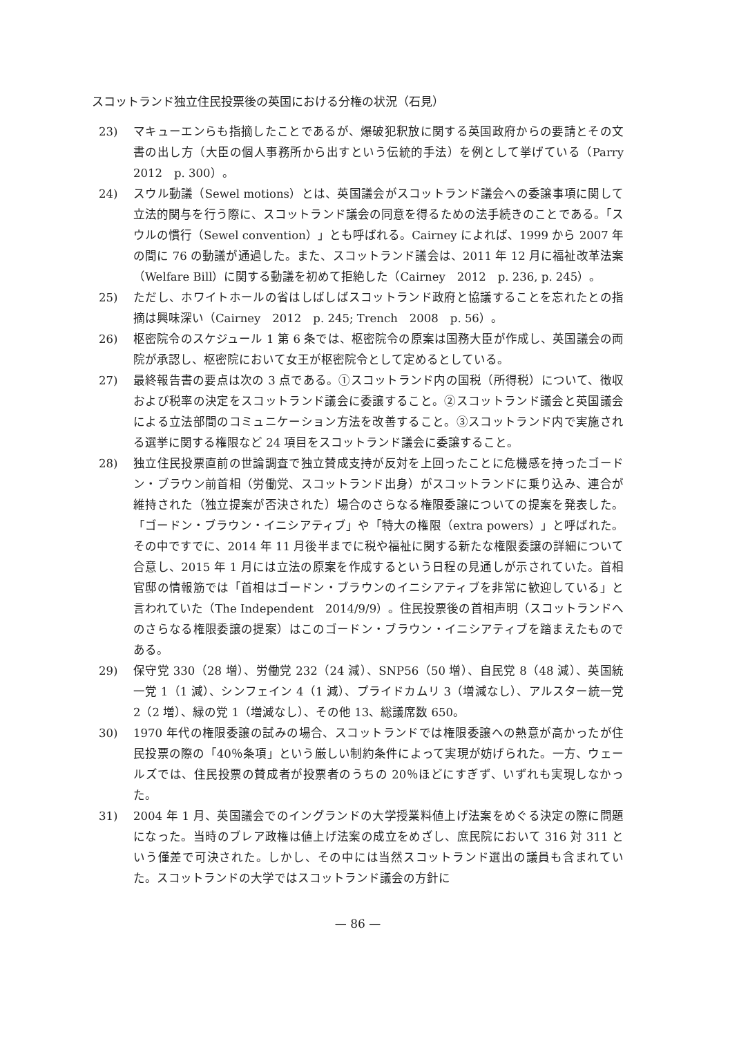スコットランド独立住民投票後の英国における分権の状況（石見）
23) マキューエンらも指摘したことであるが、爆破犯釈放に関する英国政府からの要請とその文書の出し方（大臣の個人事務所から出すという伝統的手法）を例として挙げている（Parry　2012　p. 300）。
24) スウル動議（Sewel motions）とは、英国議会がスコットランド議会への委譲事項に関して立法的関与を行う際に、スコットランド議会の同意を得るための法手続きのことである。「スウルの慣行（Sewel convention）」とも呼ばれる。Cairney によれば、1999 から 2007 年の間に 76 の動議が通過した。また、スコットランド議会は、2011 年 12 月に福祉改革法案（Welfare Bill）に関する動議を初めて拒絶した（Cairney　2012　p. 236, p. 245）。
25) ただし、ホワイトホールの省はしばしばスコットランド政府と協議することを忘れたとの指摘は興味深い（Cairney　2012　p. 245; Trench　2008　p. 56）。
26) 枢密院令のスケジュール 1 第 6 条では、枢密院令の原案は国務大臣が作成し、英国議会の両院が承認し、枢密院において女王が枢密院令として定めるとしている。
27) 最終報告書の要点は次の 3 点である。①スコットランド内の国税（所得税）について、徴収および税率の決定をスコットランド議会に委譲すること。②スコットランド議会と英国議会による立法部間のコミュニケーション方法を改善すること。③スコットランド内で実施される選挙に関する権限など 24 項目をスコットランド議会に委譲すること。
28) 独立住民投票直前の世論調査で独立賛成支持が反対を上回ったことに危機感を持ったゴードン・ブラウン前首相（労働党、スコットランド出身）がスコットランドに乗り込み、連合が維持された（独立提案が否決された）場合のさらなる権限委譲についての提案を発表した。「ゴードン・ブラウン・イニシアティブ」や「特大の権限（extra powers）」と呼ばれた。その中ですでに、2014 年 11 月後半までに税や福祉に関する新たな権限委譲の詳細について合意し、2015 年 1 月には立法の原案を作成するという日程の見通しが示されていた。首相官邸の情報筋では「首相はゴードン・ブラウンのイニシアティブを非常に歓迎している」と言われていた（The Independent　2014/9/9）。住民投票後の首相声明（スコットランドへのさらなる権限委譲の提案）はこのゴードン・ブラウン・イニシアティブを踏まえたものである。
29) 保守党 330（28 増）、労働党 232（24 減）、SNP56（50 増）、自民党 8（48 減）、英国統一党 1（1 減）、シンフェイン 4（1 減）、プライドカムリ 3（増減なし）、アルスター統一党 2（2 増）、緑の党 1（増減なし）、その他 13、総議席数 650。
30) 1970 年代の権限委譲の試みの場合、スコットランドでは権限委譲への熱意が高かったが住民投票の際の「40％条項」という厳しい制約条件によって実現が妨げられた。一方、ウェールズでは、住民投票の賛成者が投票者のうちの 20％ほどにすぎず、いずれも実現しなかった。
31) 2004 年 1 月、英国議会でのイングランドの大学授業料値上げ法案をめぐる決定の際に問題になった。当時のブレア政権は値上げ法案の成立をめざし、庶民院において 316 対 311 という僅差で可決された。しかし、その中には当然スコットランド選出の議員も含まれていた。スコットランドの大学ではスコットランド議会の方針に
— 86 —